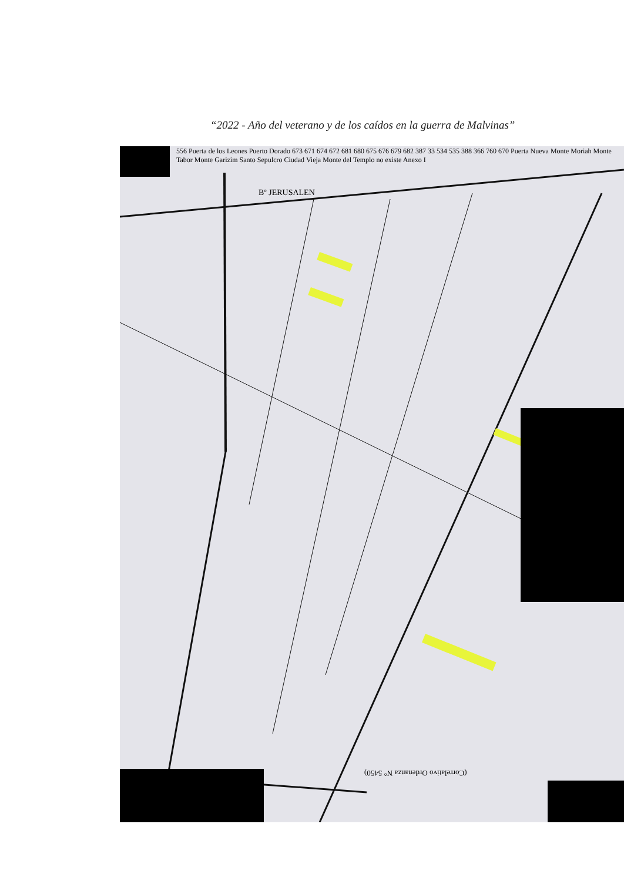“2022 - Año del veterano y de los caídos en la guerra de Malvinas”
(Correlativo Ordenanza N° 5450)
Bº JERUSALEN
556 Puerta de los Leones Puerto Dorado 673 671 674 672 681 680 675 676 679 682 387 33 534 535 388 366 760 670 Puerta Nueva Monte Moriah Monte Tabor Monte Garizim Santo Sepulcro Ciudad Vieja Monte del Templo no existe Anexo I